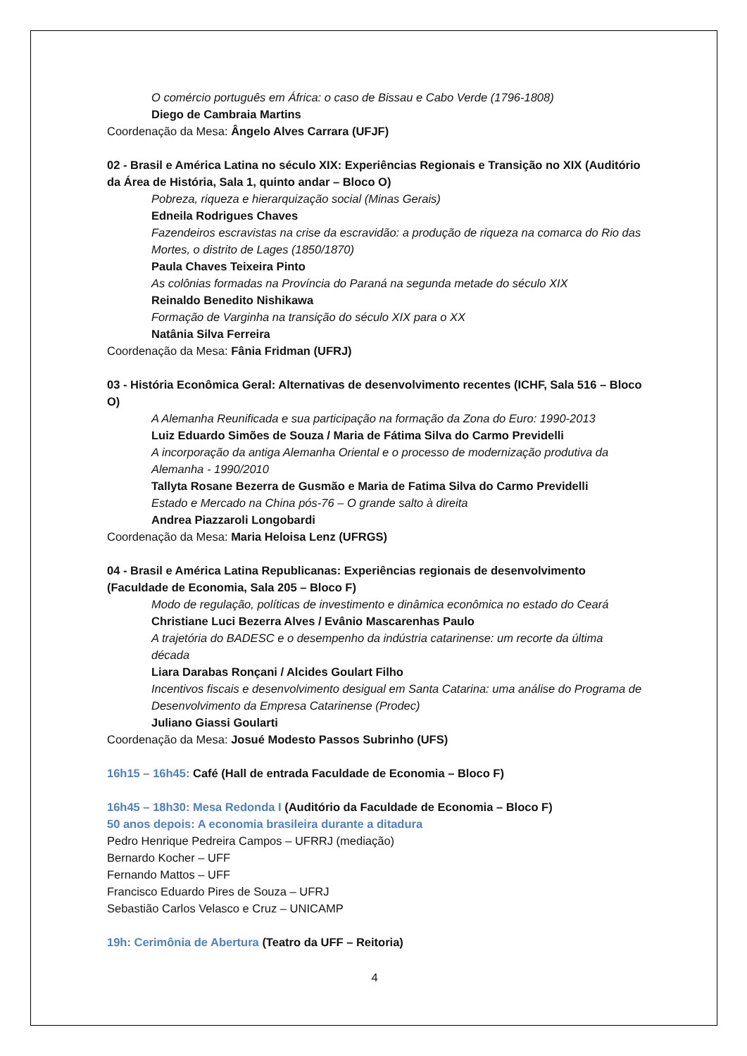O comércio português em África: o caso de Bissau e Cabo Verde (1796-1808)
Diego de Cambraia Martins
Coordenação da Mesa: Ângelo Alves Carrara (UFJF)
02 - Brasil e América Latina no século XIX: Experiências Regionais e Transição no XIX (Auditório da Área de História, Sala 1, quinto andar – Bloco O)
Pobreza, riqueza e hierarquização social (Minas Gerais)
Edneila Rodrigues Chaves
Fazendeiros escravistas na crise da escravidão: a produção de riqueza na comarca do Rio das Mortes, o distrito de Lages (1850/1870)
Paula Chaves Teixeira Pinto
As colônias formadas na Província do Paraná na segunda metade do século XIX
Reinaldo Benedito Nishikawa
Formação de Varginha na transição do século XIX para o XX
Natânia Silva Ferreira
Coordenação da Mesa: Fânia Fridman (UFRJ)
03 - História Econômica Geral: Alternativas de desenvolvimento recentes (ICHF, Sala 516 – Bloco O)
A Alemanha Reunificada e sua participação na formação da Zona do Euro: 1990-2013
Luiz Eduardo Simões de Souza / Maria de Fátima Silva do Carmo Previdelli
A incorporação da antiga Alemanha Oriental e o processo de modernização produtiva da Alemanha - 1990/2010
Tallyta Rosane Bezerra de Gusmão e Maria de Fatima Silva do Carmo Previdelli
Estado e Mercado na China pós-76 – O grande salto à direita
Andrea Piazzaroli Longobardi
Coordenação da Mesa: Maria Heloisa Lenz (UFRGS)
04 - Brasil e América Latina Republicanas: Experiências regionais de desenvolvimento (Faculdade de Economia, Sala 205 – Bloco F)
Modo de regulação, políticas de investimento e dinâmica econômica no estado do Ceará
Christiane Luci Bezerra Alves / Evânio Mascarenhas Paulo
A trajetória do BADESC e o desempenho da indústria catarinense: um recorte da última década
Liara Darabas Ronçani / Alcides Goulart Filho
Incentivos fiscais e desenvolvimento desigual em Santa Catarina: uma análise do Programa de Desenvolvimento da Empresa Catarinense (Prodec)
Juliano Giassi Goularti
Coordenação da Mesa: Josué Modesto Passos Subrinho (UFS)
16h15 – 16h45: Café (Hall de entrada Faculdade de Economia – Bloco F)
16h45 – 18h30: Mesa Redonda I (Auditório da Faculdade de Economia – Bloco F)
50 anos depois: A economia brasileira durante a ditadura
Pedro Henrique Pedreira Campos – UFRRJ (mediação)
Bernardo Kocher – UFF
Fernando Mattos – UFF
Francisco Eduardo Pires de Souza – UFRJ
Sebastião Carlos Velasco e Cruz – UNICAMP
19h: Cerimônia de Abertura (Teatro da UFF – Reitoria)
4